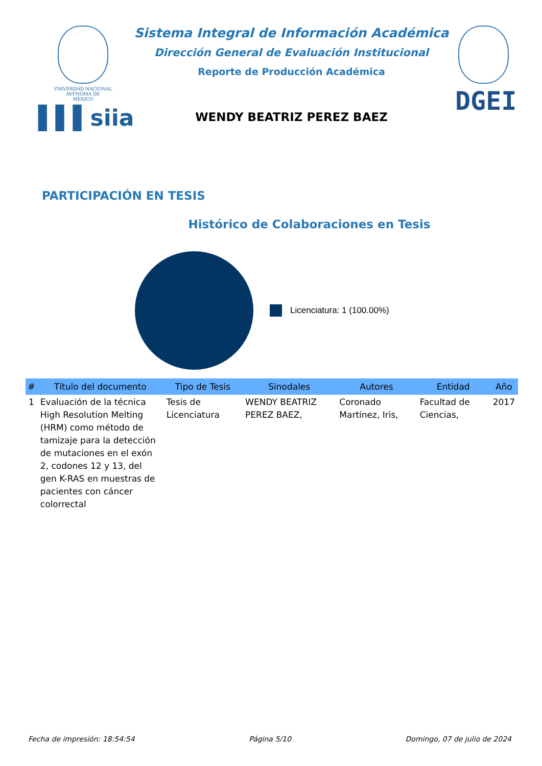VNIVERDAD NACIONAL
AVFNOMA DE
MEXICO
▌▌▌siia
Sistema Integral de Información Académica
Dirección General de Evaluación Institucional
Reporte de Producción Académica
WENDY BEATRIZ PEREZ BAEZ
DGEI
PARTICIPACIÓN EN TESIS
Histórico de Colaboraciones en Tesis
Licenciatura: 1 (100.00%)
| # | Título del documento | Tipo de Tesis | Sinodales | Autores | Entidad | Año |
| --- | --- | --- | --- | --- | --- | --- |
| 1 | Evaluación de la técnica High Resolution Melting (HRM) como método de tamizaje para la detección de mutaciones en el exón 2, codones 12 y 13, del gen K-RAS en muestras de pacientes con cáncer colorrectal | Tesis de Licenciatura | WENDY BEATRIZ PEREZ BAEZ, | Coronado Martínez, Iris, | Facultad de Ciencias, | 2017 |
Fecha de impresión: 18:54:54 Página 5/10 Domingo, 07 de julio de 2024